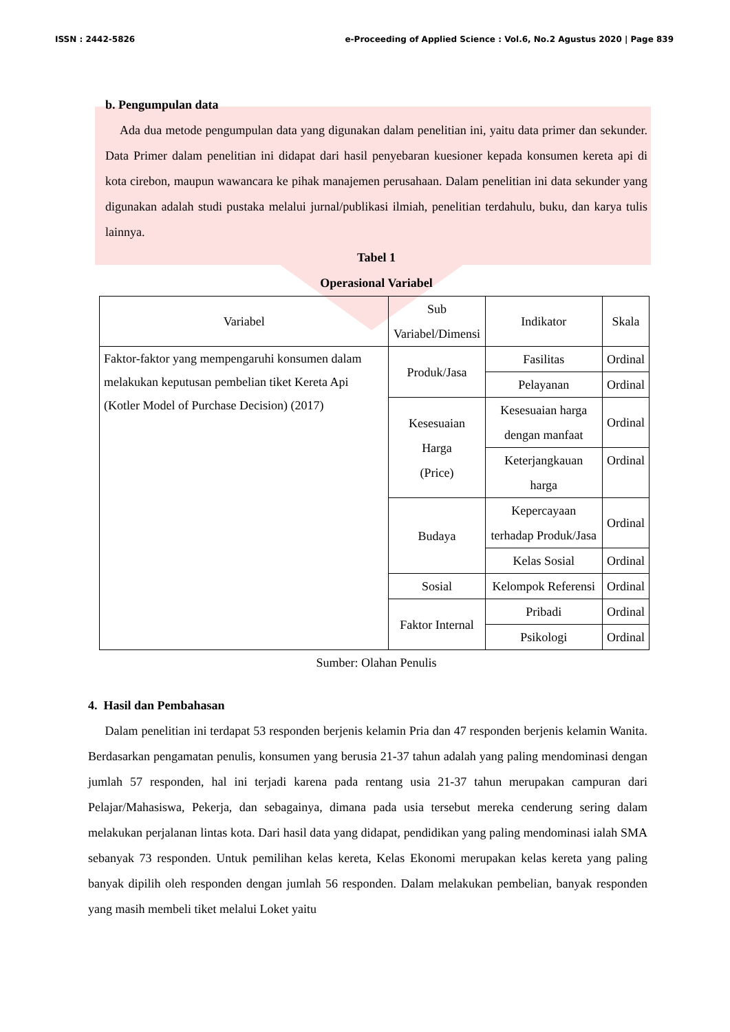ISSN : 2442-5826 e-Proceeding of Applied Science : Vol.6, No.2 Agustus 2020 | Page 839
b. Pengumpulan data
Ada dua metode pengumpulan data yang digunakan dalam penelitian ini, yaitu data primer dan sekunder. Data Primer dalam penelitian ini didapat dari hasil penyebaran kuesioner kepada konsumen kereta api di kota cirebon, maupun wawancara ke pihak manajemen perusahaan. Dalam penelitian ini data sekunder yang digunakan adalah studi pustaka melalui jurnal/publikasi ilmiah, penelitian terdahulu, buku, dan karya tulis lainnya.
Tabel 1
Operasional Variabel
| Variabel | Sub Variabel/Dimensi | Indikator | Skala |
| --- | --- | --- | --- |
| Faktor-faktor yang mempengaruhi konsumen dalam melakukan keputusan pembelian tiket Kereta Api (Kotler Model of Purchase Decision) (2017) | Produk/Jasa | Fasilitas | Ordinal |
| | | Pelayanan | Ordinal |
| | Kesesuaian Harga (Price) | Kesesuaian harga dengan manfaat | Ordinal |
| | | Keterjangkauan harga | Ordinal |
| | Budaya | Kepercayaan terhadap Produk/Jasa | Ordinal |
| | | Kelas Sosial | Ordinal |
| | Sosial | Kelompok Referensi | Ordinal |
| | Faktor Internal | Pribadi | Ordinal |
| | | Psikologi | Ordinal |
Sumber: Olahan Penulis
4. Hasil dan Pembahasan
Dalam penelitian ini terdapat 53 responden berjenis kelamin Pria dan 47 responden berjenis kelamin Wanita. Berdasarkan pengamatan penulis, konsumen yang berusia 21-37 tahun adalah yang paling mendominasi dengan jumlah 57 responden, hal ini terjadi karena pada rentang usia 21-37 tahun merupakan campuran dari Pelajar/Mahasiswa, Pekerja, dan sebagainya, dimana pada usia tersebut mereka cenderung sering dalam melakukan perjalanan lintas kota. Dari hasil data yang didapat, pendidikan yang paling mendominasi ialah SMA sebanyak 73 responden. Untuk pemilihan kelas kereta, Kelas Ekonomi merupakan kelas kereta yang paling banyak dipilih oleh responden dengan jumlah 56 responden. Dalam melakukan pembelian, banyak responden yang masih membeli tiket melalui Loket yaitu